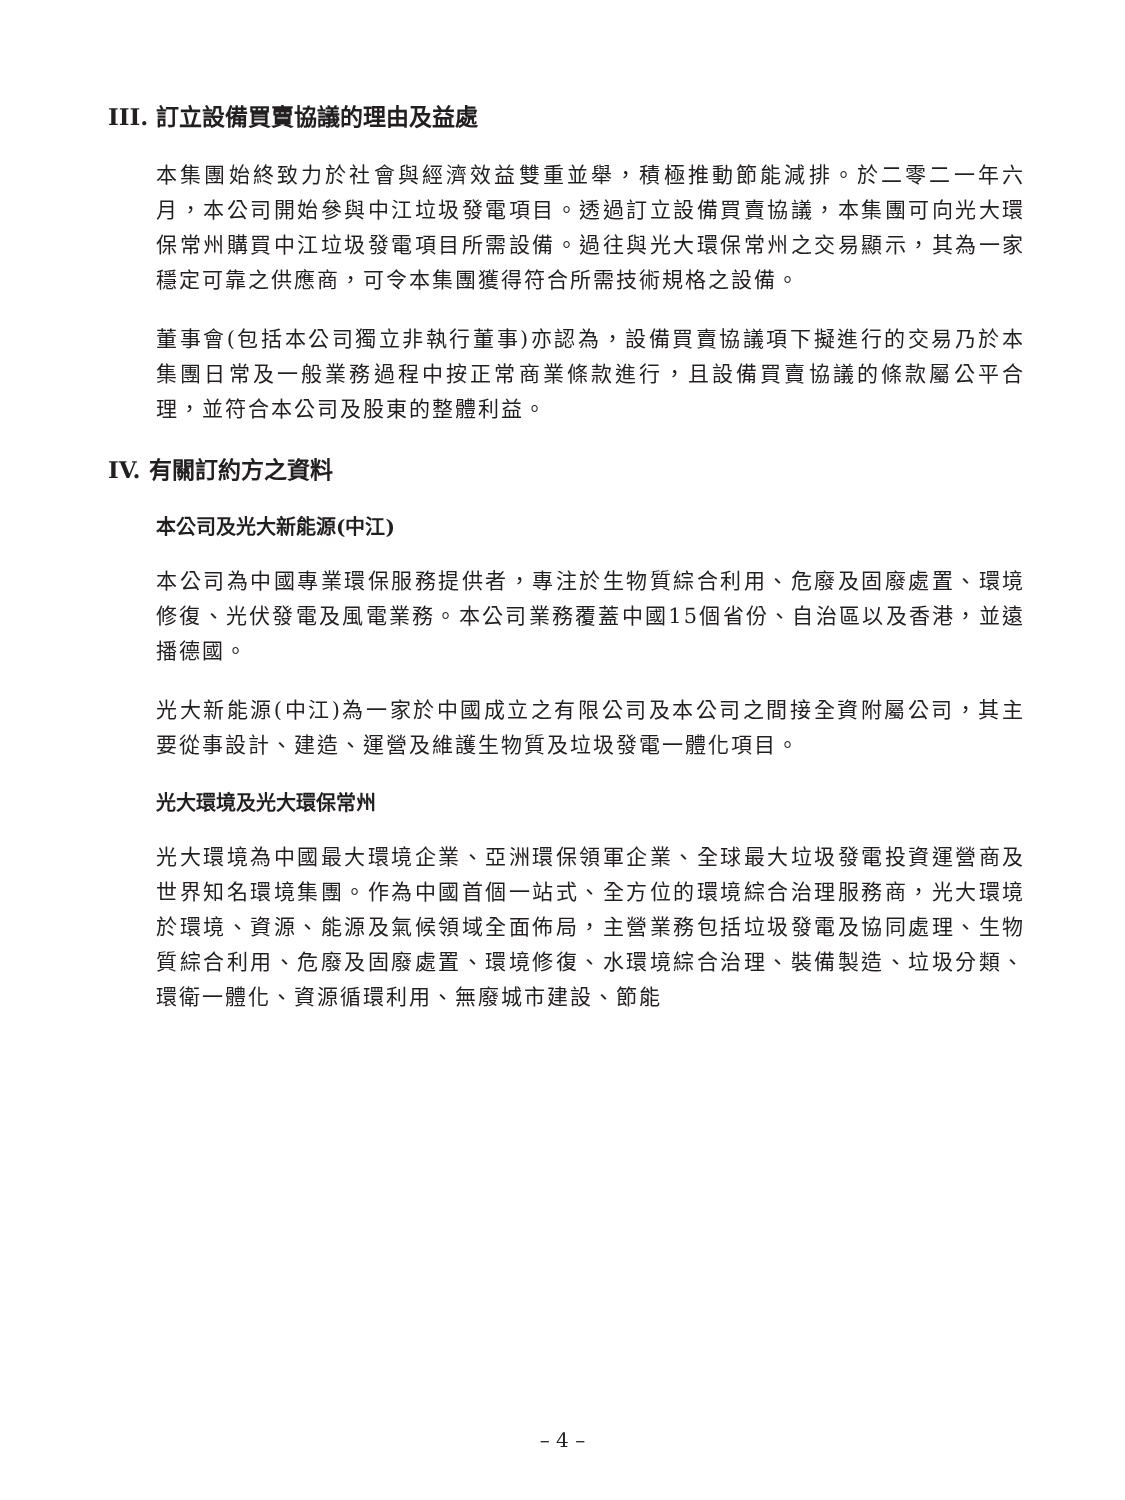III. 訂立設備買賣協議的理由及益處
本集團始終致力於社會與經濟效益雙重並舉，積極推動節能減排。於二零二一年六月，本公司開始參與中江垃圾發電項目。透過訂立設備買賣協議，本集團可向光大環保常州購買中江垃圾發電項目所需設備。過往與光大環保常州之交易顯示，其為一家穩定可靠之供應商，可令本集團獲得符合所需技術規格之設備。
董事會(包括本公司獨立非執行董事)亦認為，設備買賣協議項下擬進行的交易乃於本集團日常及一般業務過程中按正常商業條款進行，且設備買賣協議的條款屬公平合理，並符合本公司及股東的整體利益。
IV. 有關訂約方之資料
本公司及光大新能源(中江)
本公司為中國專業環保服務提供者，專注於生物質綜合利用、危廢及固廢處置、環境修復、光伏發電及風電業務。本公司業務覆蓋中國15個省份、自治區以及香港，並遠播德國。
光大新能源(中江)為一家於中國成立之有限公司及本公司之間接全資附屬公司，其主要從事設計、建造、運營及維護生物質及垃圾發電一體化項目。
光大環境及光大環保常州
光大環境為中國最大環境企業、亞洲環保領軍企業、全球最大垃圾發電投資運營商及世界知名環境集團。作為中國首個一站式、全方位的環境綜合治理服務商，光大環境於環境、資源、能源及氣候領域全面佈局，主營業務包括垃圾發電及協同處理、生物質綜合利用、危廢及固廢處置、環境修復、水環境綜合治理、裝備製造、垃圾分類、環衛一體化、資源循環利用、無廢城市建設、節能
– 4 –